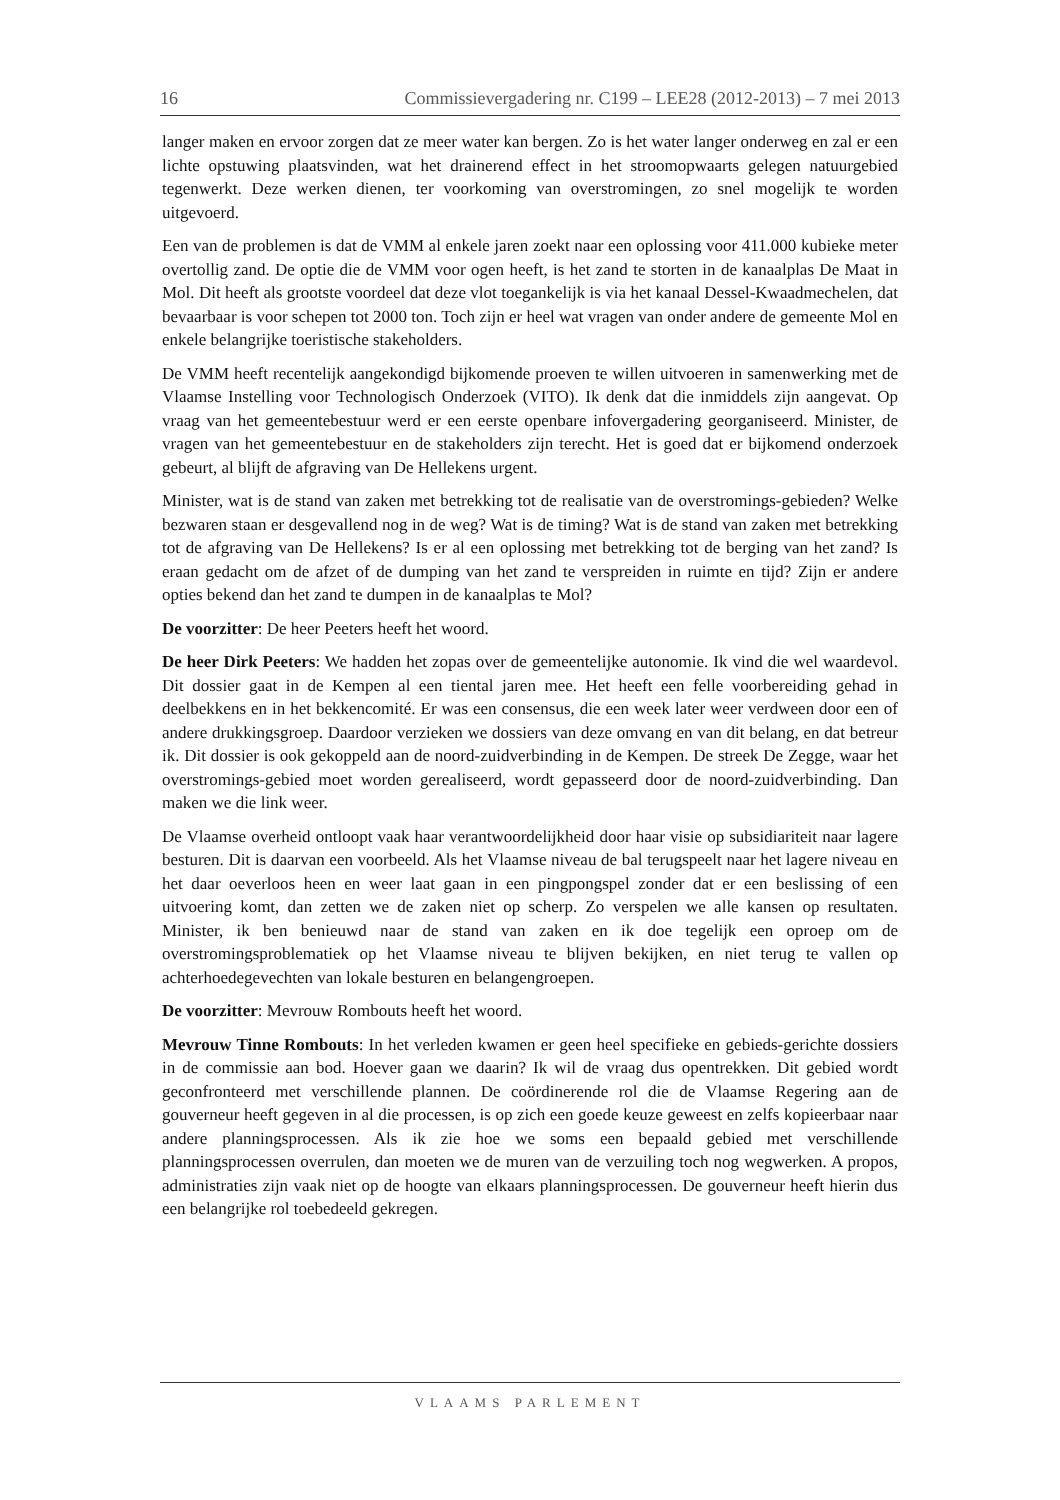16 Commissievergadering nr. C199 – LEE28 (2012-2013) – 7 mei 2013
langer maken en ervoor zorgen dat ze meer water kan bergen. Zo is het water langer onderweg en zal er een lichte opstuwing plaatsvinden, wat het drainerend effect in het stroomopwaarts gelegen natuurgebied tegenwerkt. Deze werken dienen, ter voorkoming van overstromingen, zo snel mogelijk te worden uitgevoerd.
Een van de problemen is dat de VMM al enkele jaren zoekt naar een oplossing voor 411.000 kubieke meter overtollig zand. De optie die de VMM voor ogen heeft, is het zand te storten in de kanaalplas De Maat in Mol. Dit heeft als grootste voordeel dat deze vlot toegankelijk is via het kanaal Dessel-Kwaadmechelen, dat bevaarbaar is voor schepen tot 2000 ton. Toch zijn er heel wat vragen van onder andere de gemeente Mol en enkele belangrijke toeristische stakeholders.
De VMM heeft recentelijk aangekondigd bijkomende proeven te willen uitvoeren in samenwerking met de Vlaamse Instelling voor Technologisch Onderzoek (VITO). Ik denk dat die inmiddels zijn aangevat. Op vraag van het gemeentebestuur werd er een eerste openbare infovergadering georganiseerd. Minister, de vragen van het gemeentebestuur en de stakeholders zijn terecht. Het is goed dat er bijkomend onderzoek gebeurt, al blijft de afgraving van De Hellekens urgent.
Minister, wat is de stand van zaken met betrekking tot de realisatie van de overstromings-gebieden? Welke bezwaren staan er desgevallend nog in de weg? Wat is de timing? Wat is de stand van zaken met betrekking tot de afgraving van De Hellekens? Is er al een oplossing met betrekking tot de berging van het zand? Is eraan gedacht om de afzet of de dumping van het zand te verspreiden in ruimte en tijd? Zijn er andere opties bekend dan het zand te dumpen in de kanaalplas te Mol?
De voorzitter: De heer Peeters heeft het woord.
De heer Dirk Peeters: We hadden het zopas over de gemeentelijke autonomie. Ik vind die wel waardevol. Dit dossier gaat in de Kempen al een tiental jaren mee. Het heeft een felle voorbereiding gehad in deelbekkens en in het bekkencomité. Er was een consensus, die een week later weer verdween door een of andere drukkingsgroep. Daardoor verzieken we dossiers van deze omvang en van dit belang, en dat betreur ik. Dit dossier is ook gekoppeld aan de noord-zuidverbinding in de Kempen. De streek De Zegge, waar het overstromings-gebied moet worden gerealiseerd, wordt gepasseerd door de noord-zuidverbinding. Dan maken we die link weer.
De Vlaamse overheid ontloopt vaak haar verantwoordelijkheid door haar visie op subsidiariteit naar lagere besturen. Dit is daarvan een voorbeeld. Als het Vlaamse niveau de bal terugspeelt naar het lagere niveau en het daar oeverloos heen en weer laat gaan in een pingpongspel zonder dat er een beslissing of een uitvoering komt, dan zetten we de zaken niet op scherp. Zo verspelen we alle kansen op resultaten. Minister, ik ben benieuwd naar de stand van zaken en ik doe tegelijk een oproep om de overstromingsproblematiek op het Vlaamse niveau te blijven bekijken, en niet terug te vallen op achterhoedegevechten van lokale besturen en belangengroepen.
De voorzitter: Mevrouw Rombouts heeft het woord.
Mevrouw Tinne Rombouts: In het verleden kwamen er geen heel specifieke en gebieds-gerichte dossiers in de commissie aan bod. Hoever gaan we daarin? Ik wil de vraag dus opentrekken. Dit gebied wordt geconfronteerd met verschillende plannen. De coördinerende rol die de Vlaamse Regering aan de gouverneur heeft gegeven in al die processen, is op zich een goede keuze geweest en zelfs kopieerbaar naar andere planningsprocessen. Als ik zie hoe we soms een bepaald gebied met verschillende planningsprocessen overrulen, dan moeten we de muren van de verzuiling toch nog wegwerken. A propos, administraties zijn vaak niet op de hoogte van elkaars planningsprocessen. De gouverneur heeft hierin dus een belangrijke rol toebedeeld gekregen.
VLAAMS PARLEMENT